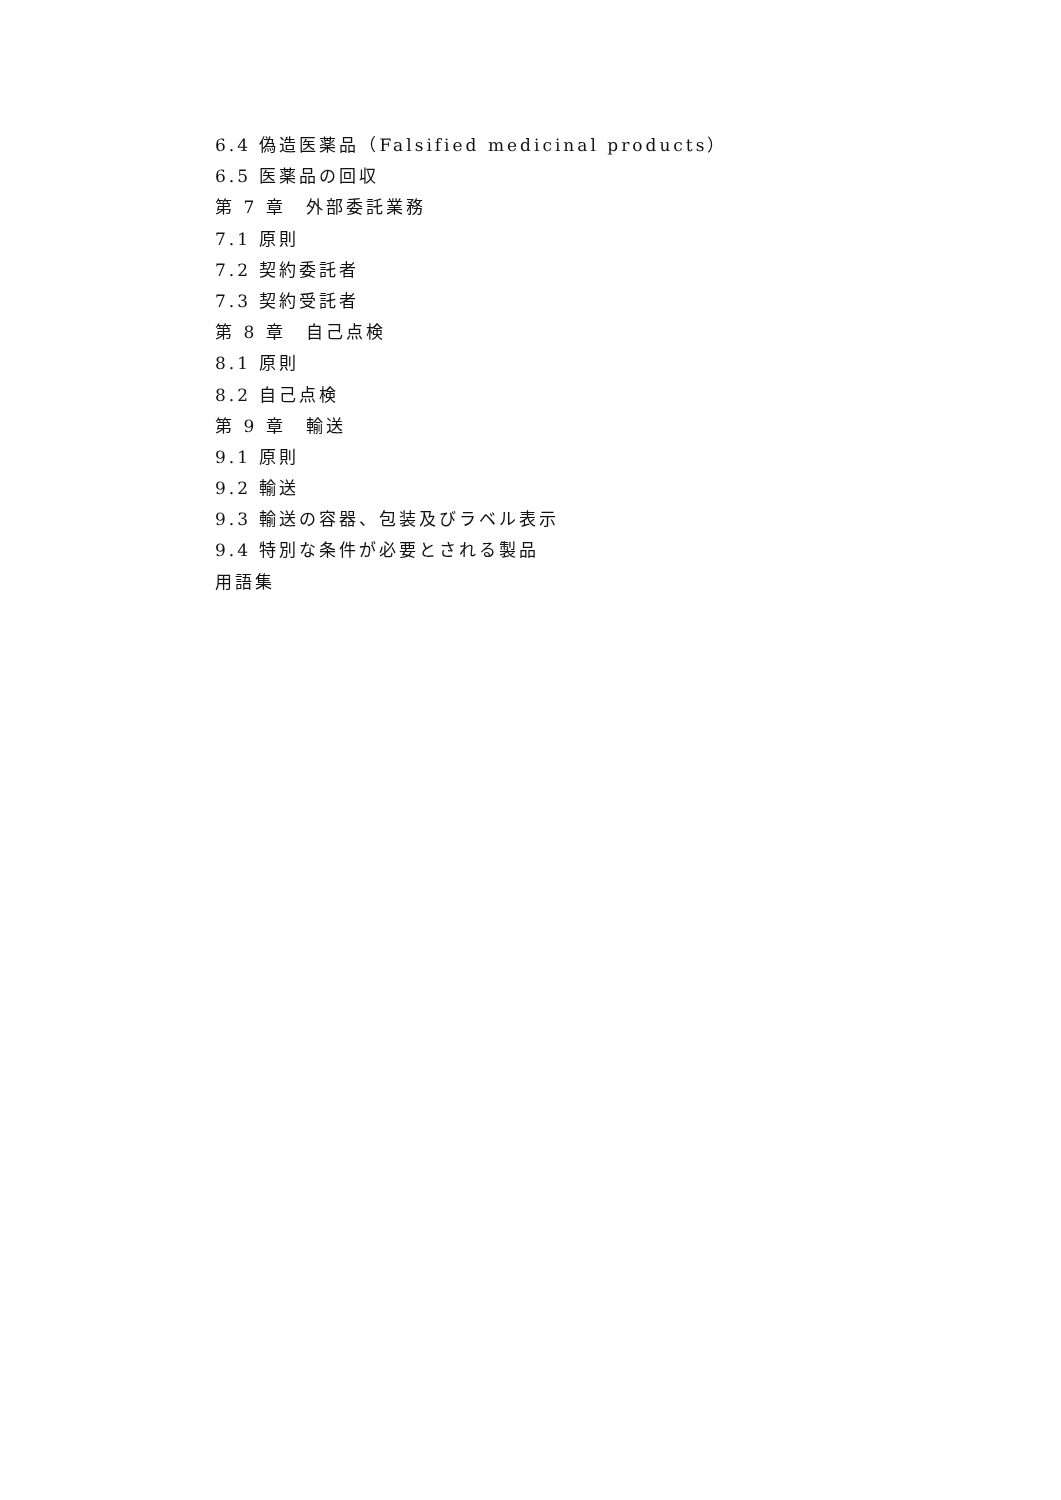6.4 偽造医薬品（Falsified medicinal products）
6.5 医薬品の回収
第 7 章　外部委託業務
7.1 原則
7.2 契約委託者
7.3 契約受託者
第 8 章　自己点検
8.1 原則
8.2 自己点検
第 9 章　輸送
9.1 原則
9.2 輸送
9.3 輸送の容器、包装及びラベル表示
9.4 特別な条件が必要とされる製品
用語集